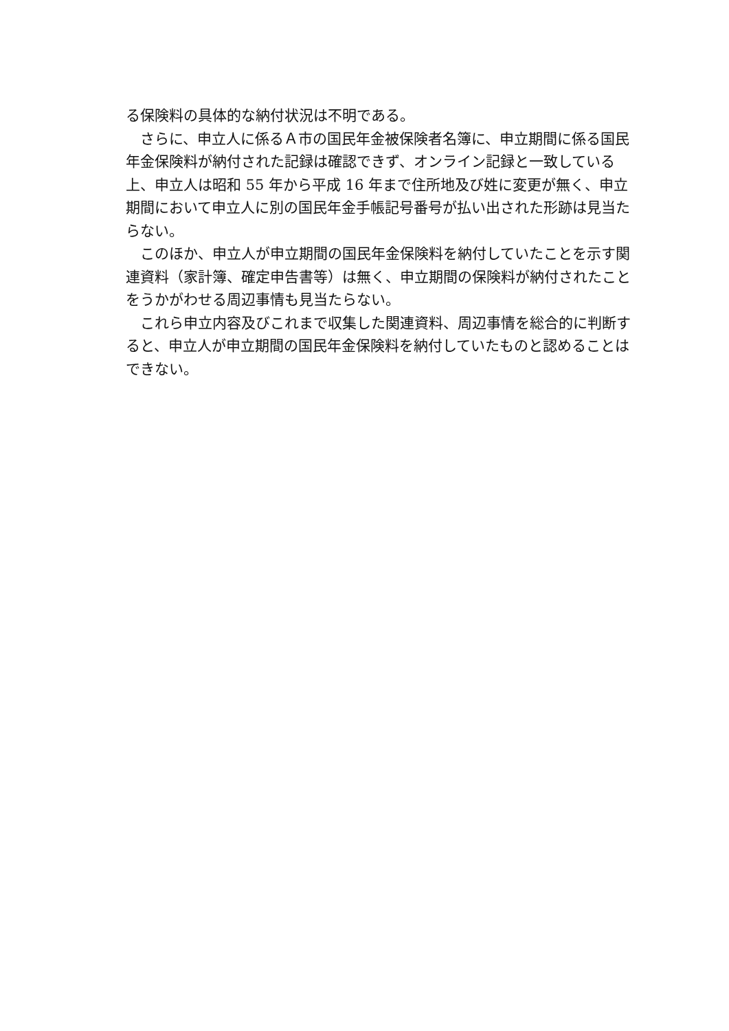る保険料の具体的な納付状況は不明である。
　さらに、申立人に係るＡ市の国民年金被保険者名簿に、申立期間に係る国民年金保険料が納付された記録は確認できず、オンライン記録と一致している上、申立人は昭和 55 年から平成 16 年まで住所地及び姓に変更が無く、申立期間において申立人に別の国民年金手帳記号番号が払い出された形跡は見当たらない。
　このほか、申立人が申立期間の国民年金保険料を納付していたことを示す関連資料（家計簿、確定申告書等）は無く、申立期間の保険料が納付されたことをうかがわせる周辺事情も見当たらない。
　これら申立内容及びこれまで収集した関連資料、周辺事情を総合的に判断すると、申立人が申立期間の国民年金保険料を納付していたものと認めることはできない。